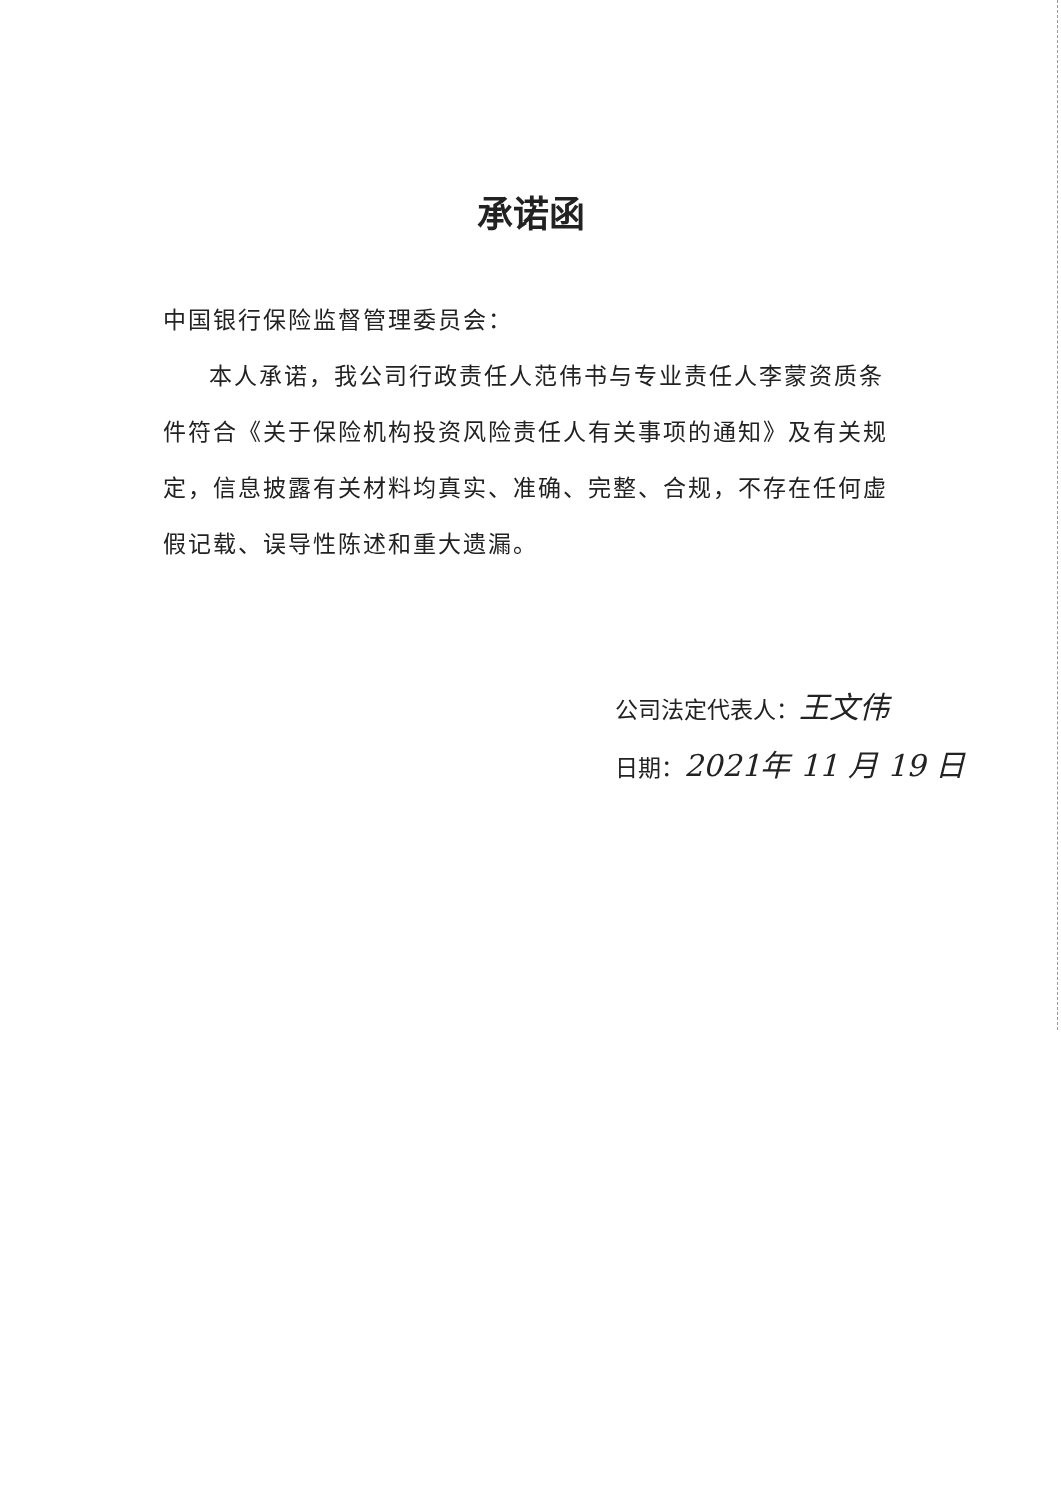承诺函
中国银行保险监督管理委员会：
本人承诺，我公司行政责任人范伟书与专业责任人李蒙资质条件符合《关于保险机构投资风险责任人有关事项的通知》及有关规定，信息披露有关材料均真实、准确、完整、合规，不存在任何虚假记载、误导性陈述和重大遗漏。
公司法定代表人：王文伟
日期：2021年 11 月 19 日